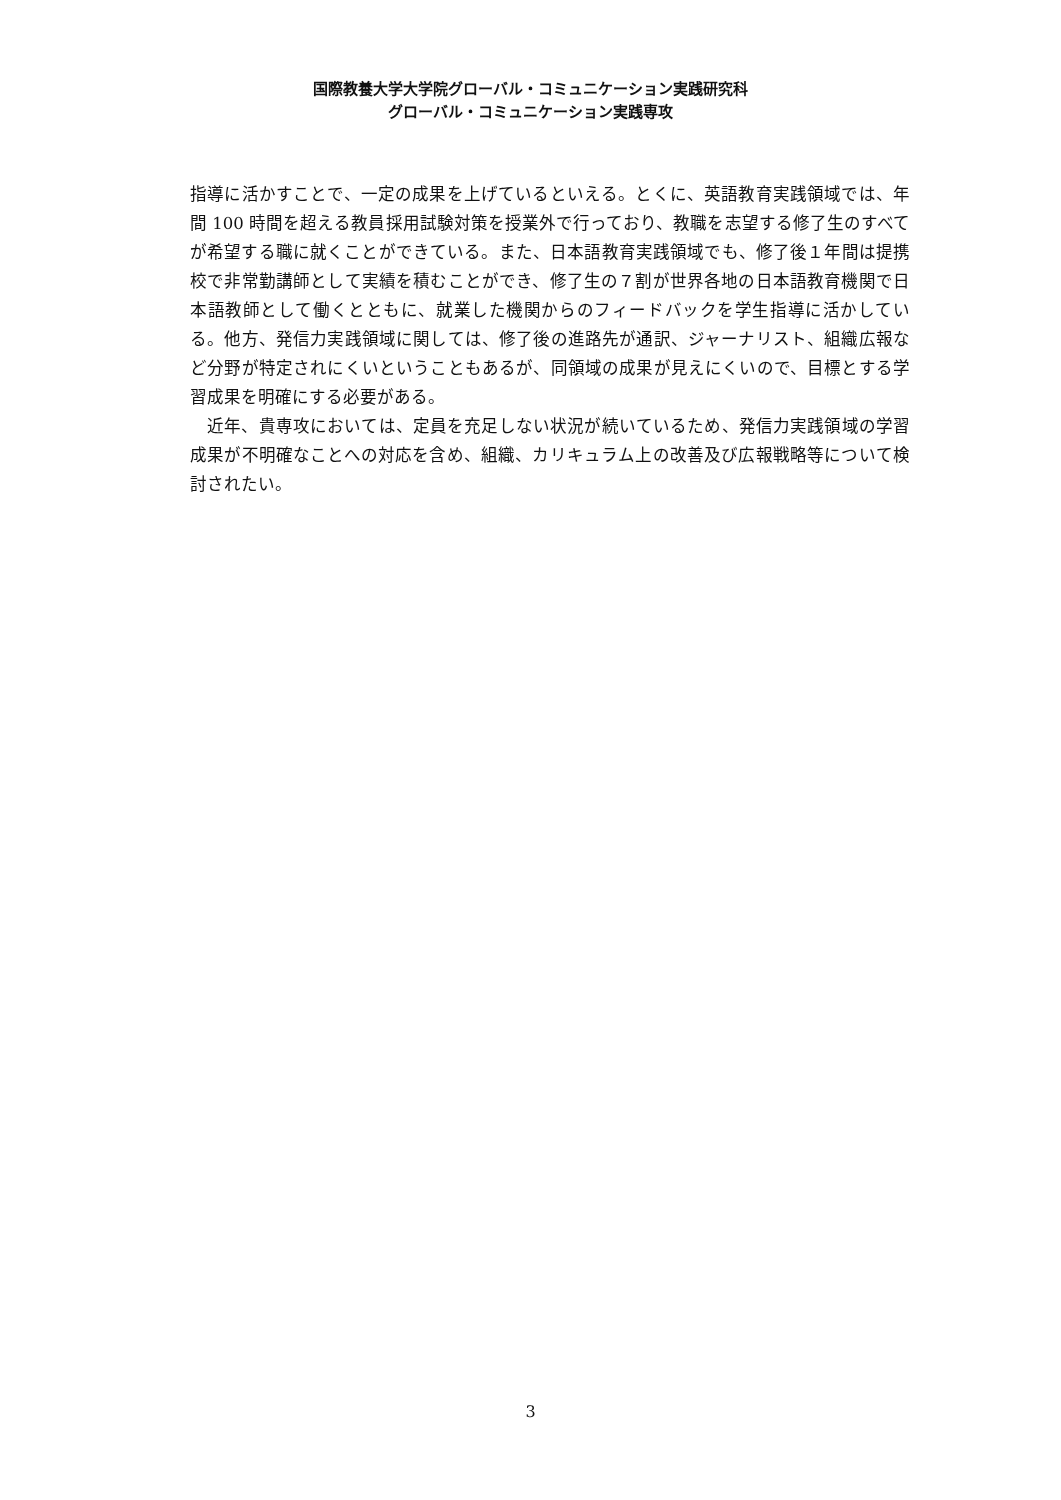国際教養大学大学院グローバル・コミュニケーション実践研究科
グローバル・コミュニケーション実践専攻
指導に活かすことで、一定の成果を上げているといえる。とくに、英語教育実践領域では、年間 100 時間を超える教員採用試験対策を授業外で行っており、教職を志望する修了生のすべてが希望する職に就くことができている。また、日本語教育実践領域でも、修了後１年間は提携校で非常勤講師として実績を積むことができ、修了生の７割が世界各地の日本語教育機関で日本語教師として働くとともに、就業した機関からのフィードバックを学生指導に活かしている。他方、発信力実践領域に関しては、修了後の進路先が通訳、ジャーナリスト、組織広報など分野が特定されにくいということもあるが、同領域の成果が見えにくいので、目標とする学習成果を明確にする必要がある。
　近年、貴専攻においては、定員を充足しない状況が続いているため、発信力実践領域の学習成果が不明確なことへの対応を含め、組織、カリキュラム上の改善及び広報戦略等について検討されたい。
3